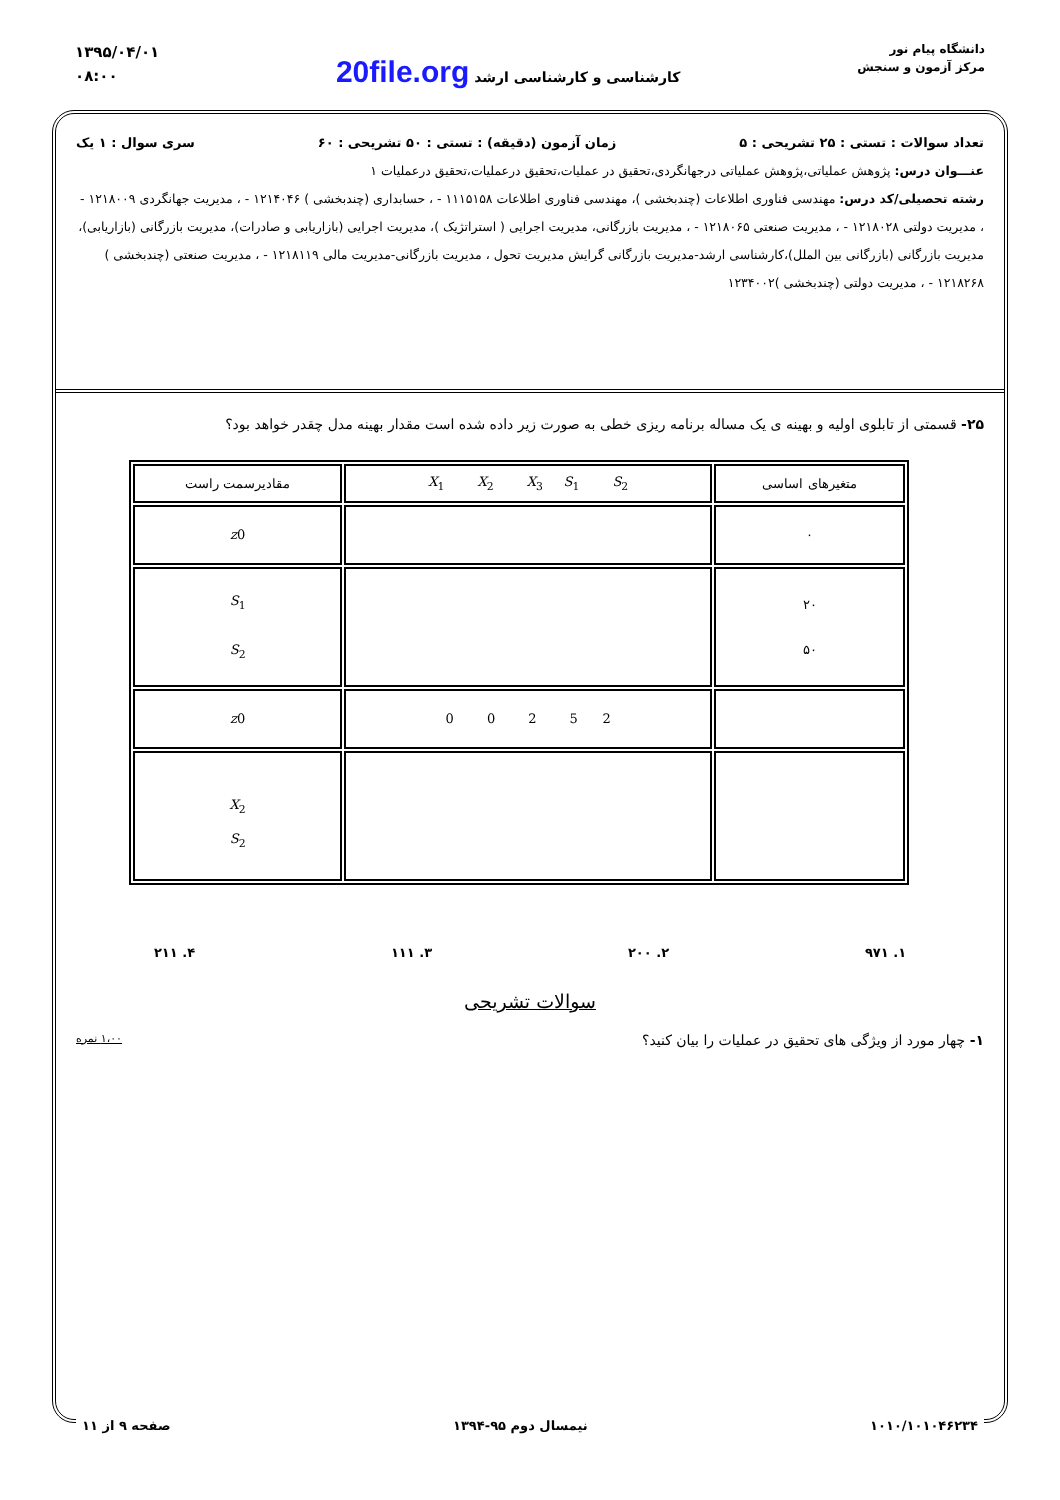دانشگاه پیام نور
مرکز آزمون و سنجش
کارشناسی و کارشناسی ارشد 20file.org
۱۳۹۵/۰۴/۰۱
۰۸:۰۰
تعداد سوالات : تستی : ۲۵ تشریحی : ۵ زمان آزمون (دقیقه) : تستی : ۵۰ تشریحی : ۶۰ سری سوال : ۱ یک
عنـــوان درس: پژوهش عملیاتی،پژوهش عملیاتی درجهانگردی،تحقیق در عملیات،تحقیق درعملیات،تحقیق درعملیات ۱
رشته تحصیلی/کد درس: مهندسی فناوری اطلاعات (چندبخشی )، مهندسی فناوری اطلاعات ۱۱۱۵۱۵۸ - ، حسابداری (چندبخشی ) ۱۲۱۴۰۴۶ - ، مدیریت جهانگردی ۱۲۱۸۰۰۹ - ، مدیریت دولتی ۱۲۱۸۰۲۸ - ، مدیریت صنعتی ۱۲۱۸۰۶۵ - ، مدیریت بازرگانی، مدیریت اجرایی ( استراتژیک )، مدیریت اجرایی (بازاریابی و صادرات)، مدیریت بازرگانی (بازاریابی)، مدیریت بازرگانی (بازرگانی بین الملل)،کارشناسی ارشد-مدیریت بازرگانی گرایش مدیریت تحول ، مدیریت بازرگانی-مدیریت مالی ۱۲۱۸۱۱۹ - ، مدیریت صنعتی (چندبخشی ) ۱۲۱۸۲۶۸ - ، مدیریت دولتی (چندبخشی )۱۲۳۴۰۰۲
۲۵- قسمتی از تابلوی اولیه و بهینه ی یک مساله برنامه ریزی خطی به صورت زیر داده شده است مقدار بهینه مدل چقدر خواهد بود؟
| متغیرهای اساسی | X<sub>1</sub> X<sub>2</sub> X<sub>3</sub> S<sub>1</sub> S<sub>2</sub> | مقادیرسمت راست |
| --- | --- | --- |
| ۰ | | z 0 |
| ۲۰ ۵۰ | | S<sub>1</sub> S<sub>2</sub> |
| | 0 0 2 5 2 | z 0 |
| | | X<sub>2</sub> S<sub>2</sub> |
۱. ۹۷۱ ۲. ۲۰۰ ۳. ۱۱۱ ۴. ۲۱۱
سوالات تشریحی
۱- چهار مورد از ویژگی های تحقیق در عملیات را بیان کنید؟ ۱،۰۰ نمره
۱۰۱۰/۱۰۱۰۴۶۲۳۴ نیمسال دوم ۹۵-۱۳۹۴ صفحه ۹ از ۱۱